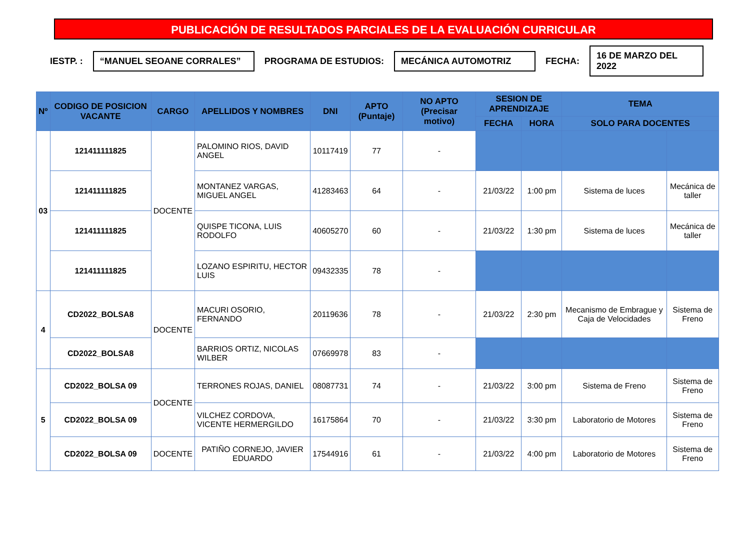PUBLICACIÓN DE RESULTADOS PARCIALES DE LA EVALUACIÓN CURRICULAR
IESTP. : “MANUEL SEOANE CORRALES” PROGRAMA DE ESTUDIOS: MECÁNICA AUTOMOTRIZ FECHA: 16 DE MARZO DEL 2022
| Nº | CODIGO DE POSICION VACANTE | CARGO | APELLIDOS Y NOMBRES | DNI | APTO (Puntaje) | NO APTO (Precisar motivo) | SESION DE APRENDIZAJE | | TEMA | |
| --- | --- | --- | --- | --- | --- | --- | --- | --- | --- | --- |
| | | | | | | | FECHA | HORA | SOLO PARA DOCENTES | |
| 03 | 121411111825 | DOCENTE | PALOMINO RIOS, DAVID ANGEL | 10117419 | 77 | - | | | | |
| | 121411111825 | | MONTANEZ VARGAS, MIGUEL ANGEL | 41283463 | 64 | - | 21/03/22 | 1:00 pm | Sistema de luces | Mecánica de taller |
| | 121411111825 | | QUISPE TICONA, LUIS RODOLFO | 40605270 | 60 | - | 21/03/22 | 1:30 pm | Sistema de luces | Mecánica de taller |
| | 121411111825 | | LOZANO ESPIRITU, HECTOR LUIS | 09432335 | 78 | - | | | | |
| 4 | CD2022_BOLSA8 | DOCENTE | MACURI OSORIO, FERNANDO | 20119636 | 78 | - | 21/03/22 | 2:30 pm | Mecanismo de Embrague y Caja de Velocidades | Sistema de Freno |
| | CD2022_BOLSA8 | | BARRIOS ORTIZ, NICOLAS WILBER | 07669978 | 83 | - | | | | |
| 5 | CD2022_BOLSA 09 | DOCENTE | TERRONES ROJAS, DANIEL | 08087731 | 74 | - | 21/03/22 | 3:00 pm | Sistema de Freno | Sistema de Freno |
| | CD2022_BOLSA 09 | | VILCHEZ CORDOVA, VICENTE HERMERGILDO | 16175864 | 70 | - | 21/03/22 | 3:30 pm | Laboratorio de Motores | Sistema de Freno |
| | CD2022_BOLSA 09 | DOCENTE | PATIÑO CORNEJO, JAVIER EDUARDO | 17544916 | 61 | - | 21/03/22 | 4:00 pm | Laboratorio de Motores | Sistema de Freno |